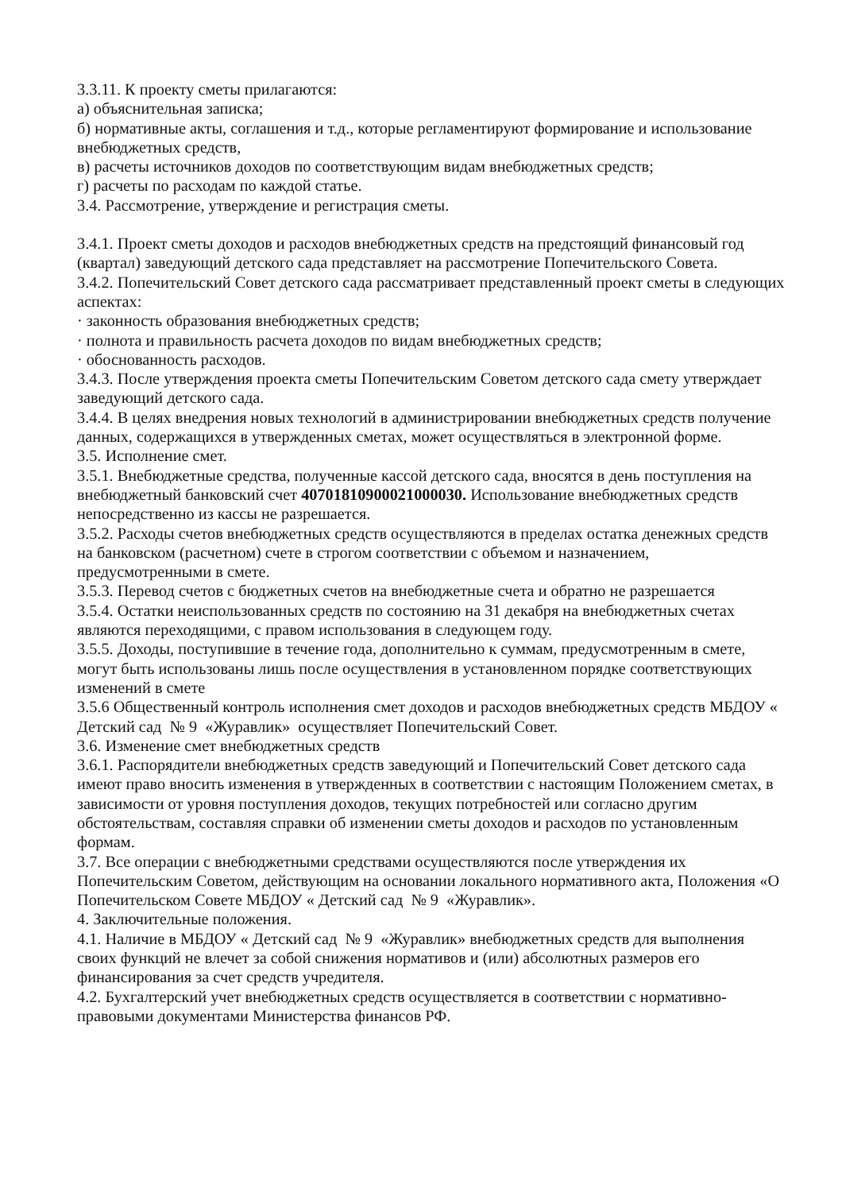3.3.11. К проекту сметы прилагаются:
а) объяснительная записка;
б) нормативные акты, соглашения и т.д., которые регламентируют формирование и использование внебюджетных средств,
в) расчеты источников доходов по соответствующим видам внебюджетных средств;
г) расчеты по расходам по каждой статье.
3.4. Рассмотрение, утверждение и регистрация сметы.
3.4.1. Проект сметы доходов и расходов внебюджетных средств на предстоящий финансовый год (квартал) заведующий детского сада представляет на рассмотрение Попечительского Совета.
3.4.2. Попечительский Совет детского сада рассматривает представленный проект сметы в следующих аспектах:
· законность образования внебюджетных средств;
· полнота и правильность расчета доходов по видам внебюджетных средств;
· обоснованность расходов.
3.4.3. После утверждения проекта сметы Попечительским Советом детского сада смету утверждает заведующий детского сада.
3.4.4. В целях внедрения новых технологий в администрировании внебюджетных средств получение данных, содержащихся в утвержденных сметах, может осуществляться в электронной форме.
3.5. Исполнение смет.
3.5.1. Внебюджетные средства, полученные кассой детского сада, вносятся в день поступления на внебюджетный банковский счет 40701810900021000030. Использование внебюджетных средств непосредственно из кассы не разрешается.
3.5.2. Расходы счетов внебюджетных средств осуществляются в пределах остатка денежных средств на банковском (расчетном) счете в строгом соответствии с объемом и назначением, предусмотренными в смете.
3.5.3. Перевод счетов с бюджетных счетов на внебюджетные счета и обратно не разрешается
3.5.4. Остатки неиспользованных средств по состоянию на 31 декабря на внебюджетных счетах являются переходящими, с правом использования в следующем году.
3.5.5. Доходы, поступившие в течение года, дополнительно к суммам, предусмотренным в смете, могут быть использованы лишь после осуществления в установленном порядке соответствующих изменений в смете
3.5.6 Общественный контроль исполнения смет доходов и расходов внебюджетных средств МБДОУ « Детский сад № 9 «Журавлик» осуществляет Попечительский Совет.
3.6. Изменение смет внебюджетных средств
3.6.1. Распорядители внебюджетных средств заведующий и Попечительский Совет детского сада имеют право вносить изменения в утвержденных в соответствии с настоящим Положением сметах, в зависимости от уровня поступления доходов, текущих потребностей или согласно другим обстоятельствам, составляя справки об изменении сметы доходов и расходов по установленным формам.
3.7. Все операции с внебюджетными средствами осуществляются после утверждения их Попечительским Советом, действующим на основании локального нормативного акта, Положения «О Попечительском Совете МБДОУ « Детский сад № 9 «Журавлик».
4. Заключительные положения.
4.1. Наличие в МБДОУ « Детский сад № 9 «Журавлик» внебюджетных средств для выполнения своих функций не влечет за собой снижения нормативов и (или) абсолютных размеров его финансирования за счет средств учредителя.
4.2. Бухгалтерский учет внебюджетных средств осуществляется в соответствии с нормативно-правовыми документами Министерства финансов РФ.